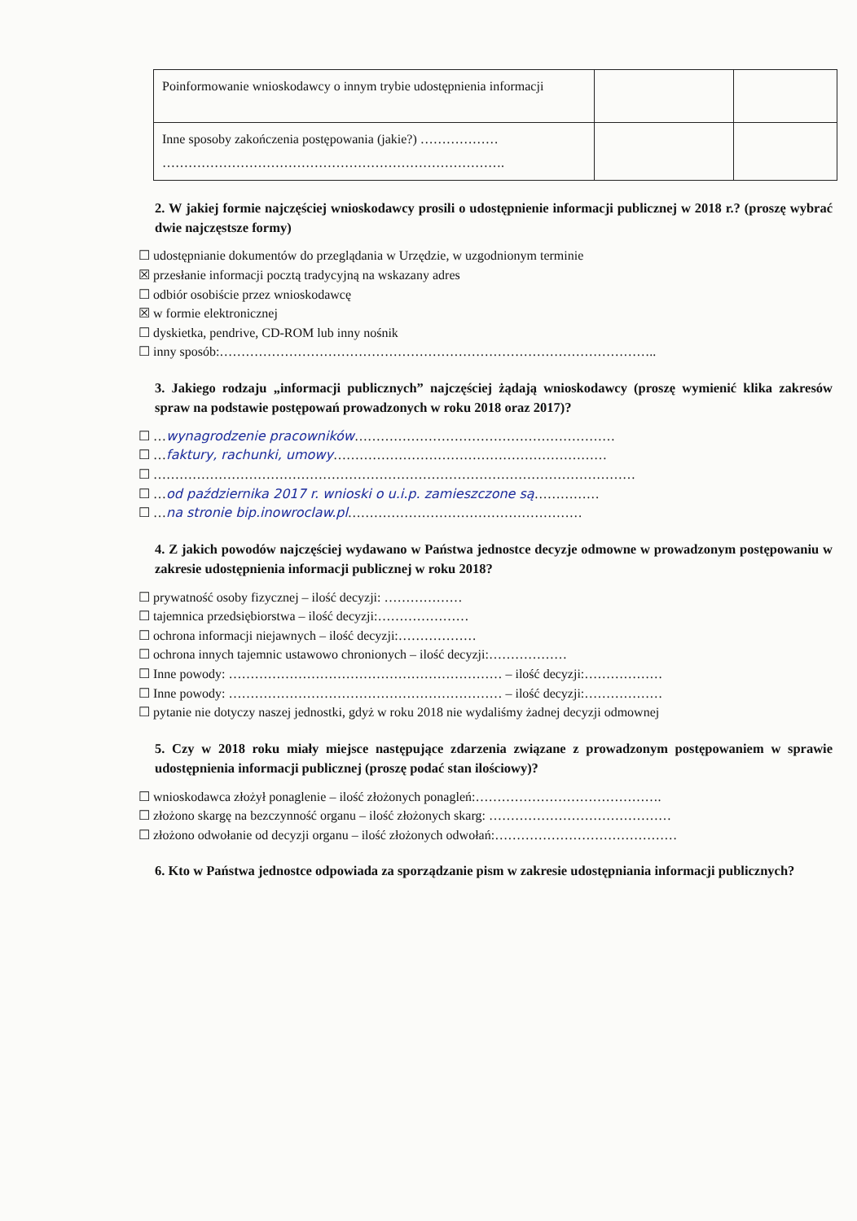| Poinformowanie wnioskodawcy o innym trybie udostępnienia informacji | | |
| Inne sposoby zakończenia postępowania (jakie?) ……………… ……………………………………………………………………. | | |
2. W jakiej formie najczęściej wnioskodawcy prosili o udostępnienie informacji publicznej w 2018 r.? (proszę wybrać dwie najczęstsze formy)
☐ udostępnianie dokumentów do przeglądania w Urzędzie, w uzgodnionym terminie
☒ przesłanie informacji pocztą tradycyjną na wskazany adres
☐ odbiór osobiście przez wnioskodawcę
☒ w formie elektronicznej
☐ dyskietka, pendrive, CD-ROM lub inny nośnik
☐ inny sposób:………………………………………………………………………………………..
3. Jakiego rodzaju „informacji publicznych” najczęściej żądają wnioskodawcy (proszę wymienić klika zakresów spraw na podstawie postępowań prowadzonych w roku 2018 oraz 2017)?
☐ …wynagrodzenie pracowników……………………………………………………
☐ …faktury, rachunki, umowy………………………………………………………
☐ …………………………………………………………………………………………………
☐ …od października 2017 r. wnioski o u.i.p. zamieszczone są……………
☐ …na stronie bip.inowroclaw.pl………………………………………………
4. Z jakich powodów najczęściej wydawano w Państwa jednostce decyzje odmowne w prowadzonym postępowaniu w zakresie udostępnienia informacji publicznej w roku 2018?
☐ prywatność osoby fizycznej – ilość decyzji: ………………
☐ tajemnica przedsiębiorstwa – ilość decyzji:…………………
☐ ochrona informacji niejawnych – ilość decyzji:………………
☐ ochrona innych tajemnic ustawowo chronionych – ilość decyzji:………………
☐ Inne powody: ……………………………………………………… – ilość decyzji:………………
☐ Inne powody: ……………………………………………………… – ilość decyzji:………………
☐ pytanie nie dotyczy naszej jednostki, gdyż w roku 2018 nie wydaliśmy żadnej decyzji odmownej
5. Czy w 2018 roku miały miejsce następujące zdarzenia związane z prowadzonym postępowaniem w sprawie udostępnienia informacji publicznej (proszę podać stan ilościowy)?
☐ wnioskodawca złożył ponaglenie – ilość złożonych ponagleń:…………………………………….
☐ złożono skargę na bezczynność organu – ilość złożonych skarg: ……………………………………
☐ złożono odwołanie od decyzji organu – ilość złożonych odwołań:……………………………………
6. Kto w Państwa jednostce odpowiada za sporządzanie pism w zakresie udostępniania informacji publicznych?